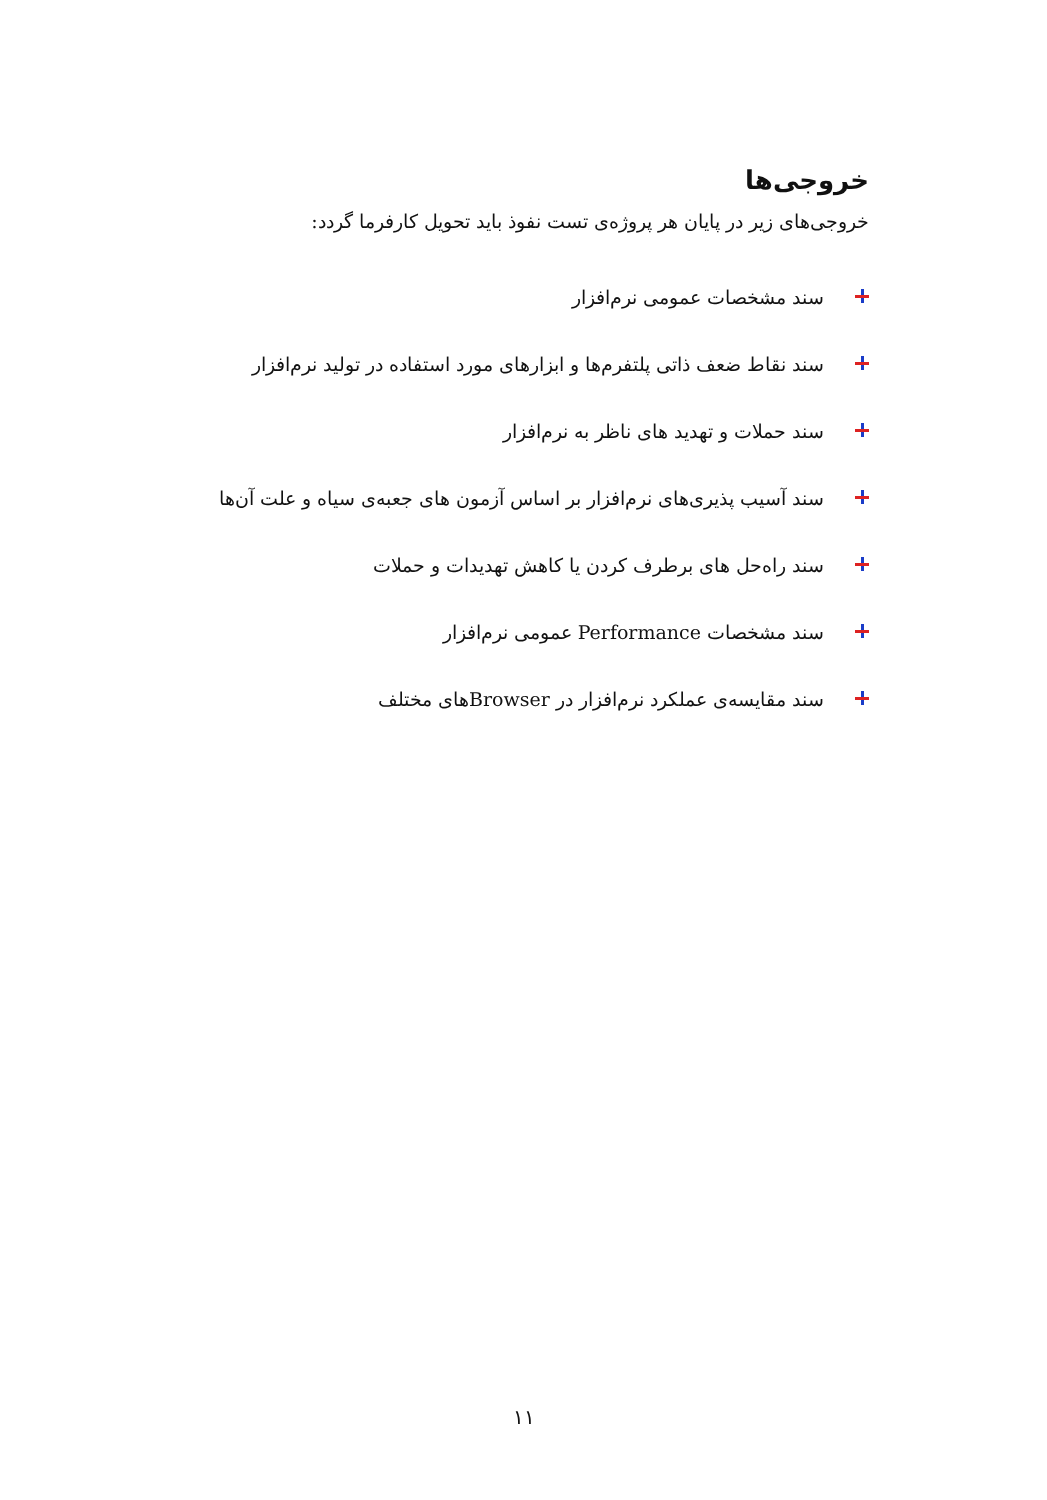خروجی‌ها
خروجی‌های زیر در پایان هر پروژه‌ی تست نفوذ باید تحویل کارفرما گردد:
سند مشخصات عمومی نرم‌افزار
سند نقاط ضعف ذاتی پلتفرم‌ها و ابزارهای مورد استفاده در تولید نرم‌افزار
سند حملات و تهدید های ناظر به نرم‌افزار
سند آسیب پذیری‌های نرم‌افزار بر اساس آزمون های جعبه‌ی سیاه و علت آن‌ها
سند راه‌حل های برطرف کردن یا کاهش تهدیدات و حملات
سند مشخصات Performance عمومی نرم‌افزار
سند مقایسه‌ی عملکرد نرم‌افزار در Browserهای مختلف
۱۱